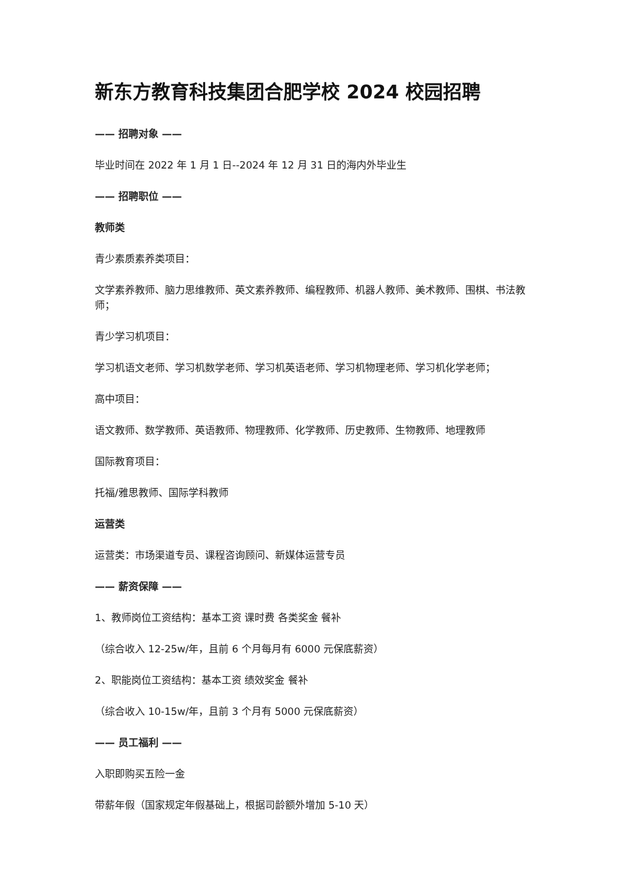新东方教育科技集团合肥学校 2024 校园招聘
—— 招聘对象 ——
毕业时间在 2022 年 1 月 1 日--2024 年 12 月 31 日的海内外毕业生
—— 招聘职位 ——
教师类
青少素质素养类项目：
文学素养教师、脑力思维教师、英文素养教师、编程教师、机器人教师、美术教师、围棋、书法教师；
青少学习机项目：
学习机语文老师、学习机数学老师、学习机英语老师、学习机物理老师、学习机化学老师；
高中项目：
语文教师、数学教师、英语教师、物理教师、化学教师、历史教师、生物教师、地理教师
国际教育项目：
托福/雅思教师、国际学科教师
运营类
运营类：市场渠道专员、课程咨询顾问、新媒体运营专员
—— 薪资保障 ——
1、教师岗位工资结构：基本工资 课时费 各类奖金 餐补
（综合收入 12-25w/年，且前 6 个月每月有 6000 元保底薪资）
2、职能岗位工资结构：基本工资 绩效奖金 餐补
（综合收入 10-15w/年，且前 3 个月有 5000 元保底薪资）
—— 员工福利 ——
入职即购买五险一金
带薪年假（国家规定年假基础上，根据司龄额外增加 5-10 天）